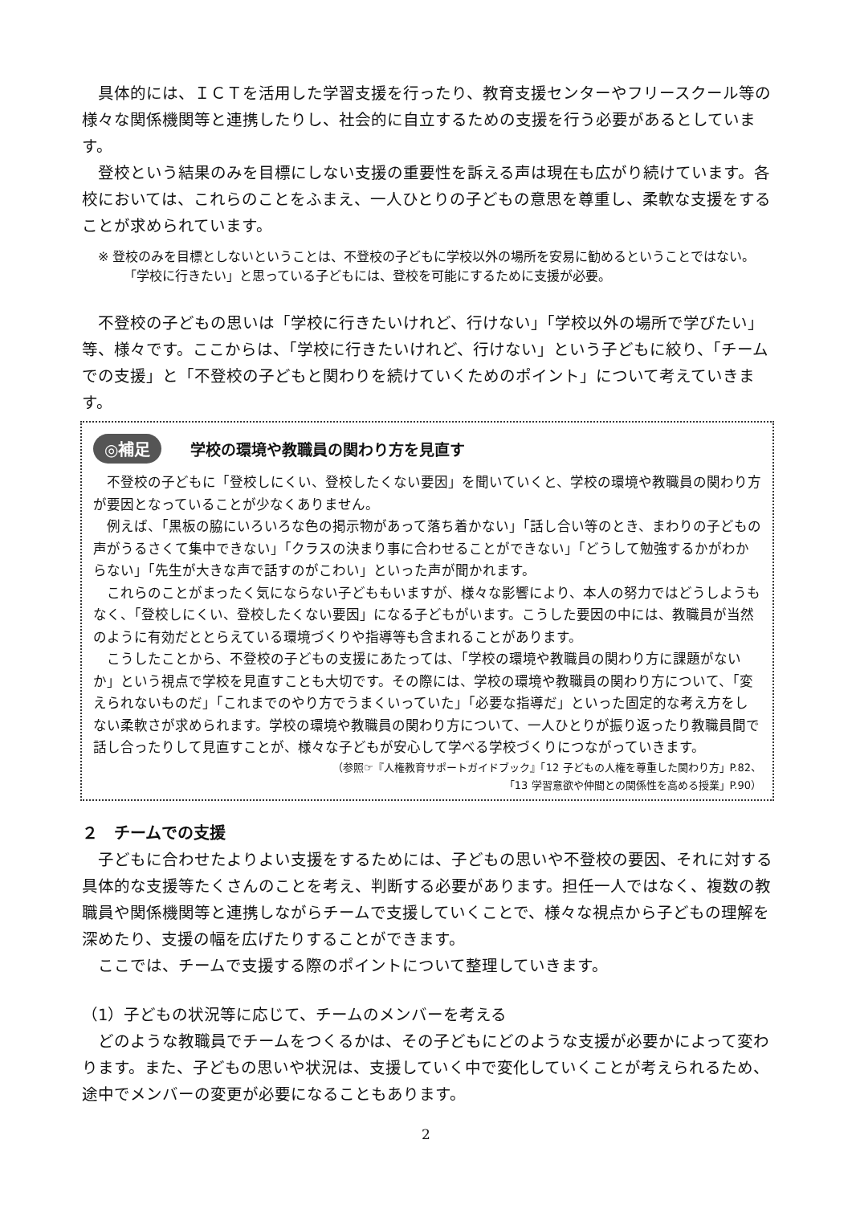具体的には、ＩＣＴを活用した学習支援を行ったり、教育支援センターやフリースクール等の様々な関係機関等と連携したりし、社会的に自立するための支援を行う必要があるとしています。
登校という結果のみを目標にしない支援の重要性を訴える声は現在も広がり続けています。各校においては、これらのことをふまえ、一人ひとりの子どもの意思を尊重し、柔軟な支援をすることが求められています。
※ 登校のみを目標としないということは、不登校の子どもに学校以外の場所を安易に勧めるということではない。「学校に行きたい」と思っている子どもには、登校を可能にするために支援が必要。
不登校の子どもの思いは「学校に行きたいけれど、行けない」「学校以外の場所で学びたい」等、様々です。ここからは、「学校に行きたいけれど、行けない」という子どもに絞り、「チームでの支援」と「不登校の子どもと関わりを続けていくためのポイント」について考えていきます。
◎補足 学校の環境や教職員の関わり方を見直す
不登校の子どもに「登校しにくい、登校したくない要因」を聞いていくと、学校の環境や教職員の関わり方が要因となっていることが少なくありません。
例えば、「黒板の脇にいろいろな色の掲示物があって落ち着かない」「話し合い等のとき、まわりの子どもの声がうるさくて集中できない」「クラスの決まり事に合わせることができない」「どうして勉強するかがわからない」「先生が大きな声で話すのがこわい」といった声が聞かれます。
これらのことがまったく気にならない子どももいますが、様々な影響により、本人の努力ではどうしようもなく、「登校しにくい、登校したくない要因」になる子どもがいます。こうした要因の中には、教職員が当然のように有効だととらえている環境づくりや指導等も含まれることがあります。
こうしたことから、不登校の子どもの支援にあたっては、「学校の環境や教職員の関わり方に課題がないか」という視点で学校を見直すことも大切です。その際には、学校の環境や教職員の関わり方について、「変えられないものだ」「これまでのやり方でうまくいっていた」「必要な指導だ」といった固定的な考え方をしない柔軟さが求められます。学校の環境や教職員の関わり方について、一人ひとりが振り返ったり教職員間で話し合ったりして見直すことが、様々な子どもが安心して学べる学校づくりにつながっていきます。
（参照☞『人権教育サポートガイドブック』「12 子どもの人権を尊重した関わり方」P.82、
「13 学習意欲や仲間との関係性を高める授業」P.90）
２　チームでの支援
子どもに合わせたよりよい支援をするためには、子どもの思いや不登校の要因、それに対する具体的な支援等たくさんのことを考え、判断する必要があります。担任一人ではなく、複数の教職員や関係機関等と連携しながらチームで支援していくことで、様々な視点から子どもの理解を深めたり、支援の幅を広げたりすることができます。
ここでは、チームで支援する際のポイントについて整理していきます。
（1）子どもの状況等に応じて、チームのメンバーを考える
どのような教職員でチームをつくるかは、その子どもにどのような支援が必要かによって変わります。また、子どもの思いや状況は、支援していく中で変化していくことが考えられるため、途中でメンバーの変更が必要になることもあります。
2